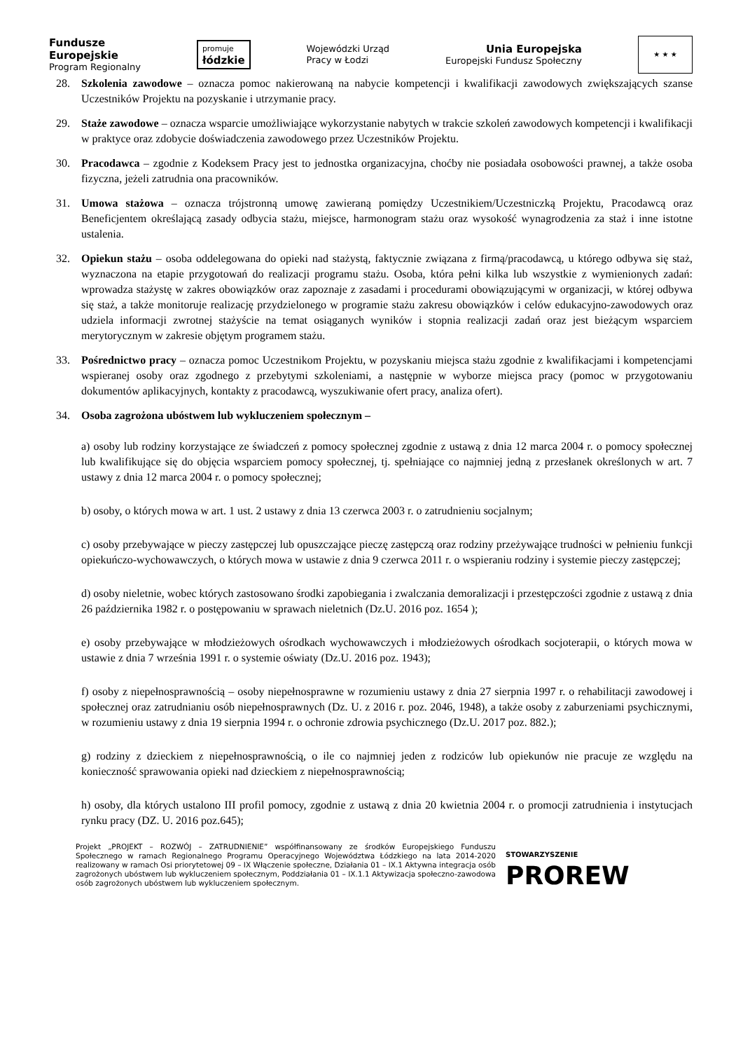Fundusze
Europejskie
Program Regionalny
promuje
łódzkie
Wojewódzki Urząd
Pracy w Łodzi
Unia Europejska
Europejski Fundusz Społeczny
★ ★ ★
28. Szkolenia zawodowe – oznacza pomoc nakierowaną na nabycie kompetencji i kwalifikacji zawodowych zwiększających szanse Uczestników Projektu na pozyskanie i utrzymanie pracy.
29. Staże zawodowe – oznacza wsparcie umożliwiające wykorzystanie nabytych w trakcie szkoleń zawodowych kompetencji i kwalifikacji w praktyce oraz zdobycie doświadczenia zawodowego przez Uczestników Projektu.
30. Pracodawca – zgodnie z Kodeksem Pracy jest to jednostka organizacyjna, choćby nie posiadała osobowości prawnej, a także osoba fizyczna, jeżeli zatrudnia ona pracowników.
31. Umowa stażowa – oznacza trójstronną umowę zawieraną pomiędzy Uczestnikiem/Uczestniczką Projektu, Pracodawcą oraz Beneficjentem określającą zasady odbycia stażu, miejsce, harmonogram stażu oraz wysokość wynagrodzenia za staż i inne istotne ustalenia.
32. Opiekun stażu – osoba oddelegowana do opieki nad stażystą, faktycznie związana z firmą/pracodawcą, u którego odbywa się staż, wyznaczona na etapie przygotowań do realizacji programu stażu. Osoba, która pełni kilka lub wszystkie z wymienionych zadań: wprowadza stażystę w zakres obowiązków oraz zapoznaje z zasadami i procedurami obowiązującymi w organizacji, w której odbywa się staż, a także monitoruje realizację przydzielonego w programie stażu zakresu obowiązków i celów edukacyjno-zawodowych oraz udziela informacji zwrotnej stażyście na temat osiąganych wyników i stopnia realizacji zadań oraz jest bieżącym wsparciem merytorycznym w zakresie objętym programem stażu.
33. Pośrednictwo pracy – oznacza pomoc Uczestnikom Projektu, w pozyskaniu miejsca stażu zgodnie z kwalifikacjami i kompetencjami wspieranej osoby oraz zgodnego z przebytymi szkoleniami, a następnie w wyborze miejsca pracy (pomoc w przygotowaniu dokumentów aplikacyjnych, kontakty z pracodawcą, wyszukiwanie ofert pracy, analiza ofert).
34. Osoba zagrożona ubóstwem lub wykluczeniem społecznym –
a) osoby lub rodziny korzystające ze świadczeń z pomocy społecznej zgodnie z ustawą z dnia 12 marca 2004 r. o pomocy społecznej lub kwalifikujące się do objęcia wsparciem pomocy społecznej, tj. spełniające co najmniej jedną z przesłanek określonych w art. 7 ustawy z dnia 12 marca 2004 r. o pomocy społecznej;
b) osoby, o których mowa w art. 1 ust. 2 ustawy z dnia 13 czerwca 2003 r. o zatrudnieniu socjalnym;
c) osoby przebywające w pieczy zastępczej lub opuszczające pieczę zastępczą oraz rodziny przeżywające trudności w pełnieniu funkcji opiekuńczo-wychowawczych, o których mowa w ustawie z dnia 9 czerwca 2011 r. o wspieraniu rodziny i systemie pieczy zastępczej;
d) osoby nieletnie, wobec których zastosowano środki zapobiegania i zwalczania demoralizacji i przestępczości zgodnie z ustawą z dnia 26 października 1982 r. o postępowaniu w sprawach nieletnich (Dz.U. 2016 poz. 1654 );
e) osoby przebywające w młodzieżowych ośrodkach wychowawczych i młodzieżowych ośrodkach socjoterapii, o których mowa w ustawie z dnia 7 września 1991 r. o systemie oświaty (Dz.U. 2016 poz. 1943);
f) osoby z niepełnosprawnością – osoby niepełnosprawne w rozumieniu ustawy z dnia 27 sierpnia 1997 r. o rehabilitacji zawodowej i społecznej oraz zatrudnianiu osób niepełnosprawnych (Dz. U. z 2016 r. poz. 2046, 1948), a także osoby z zaburzeniami psychicznymi, w rozumieniu ustawy z dnia 19 sierpnia 1994 r. o ochronie zdrowia psychicznego (Dz.U. 2017 poz. 882.);
g) rodziny z dzieckiem z niepełnosprawnością, o ile co najmniej jeden z rodziców lub opiekunów nie pracuje ze względu na konieczność sprawowania opieki nad dzieckiem z niepełnosprawnością;
h) osoby, dla których ustalono III profil pomocy, zgodnie z ustawą z dnia 20 kwietnia 2004 r. o promocji zatrudnienia i instytucjach rynku pracy (DZ. U. 2016 poz.645);
Projekt „PROJEKT – ROZWÓJ – ZATRUDNIENIE” współfinansowany ze środków Europejskiego Funduszu Społecznego w ramach Regionalnego Programu Operacyjnego Województwa Łódzkiego na lata 2014-2020 realizowany w ramach Osi priorytetowej 09 – IX Włączenie społeczne, Działania 01 – IX.1 Aktywna integracja osób zagrożonych ubóstwem lub wykluczeniem społecznym, Poddziałania 01 – IX.1.1 Aktywizacja społeczno-zawodowa osób zagrożonych ubóstwem lub wykluczeniem społecznym.
STOWARZYSZENIE
PROREW